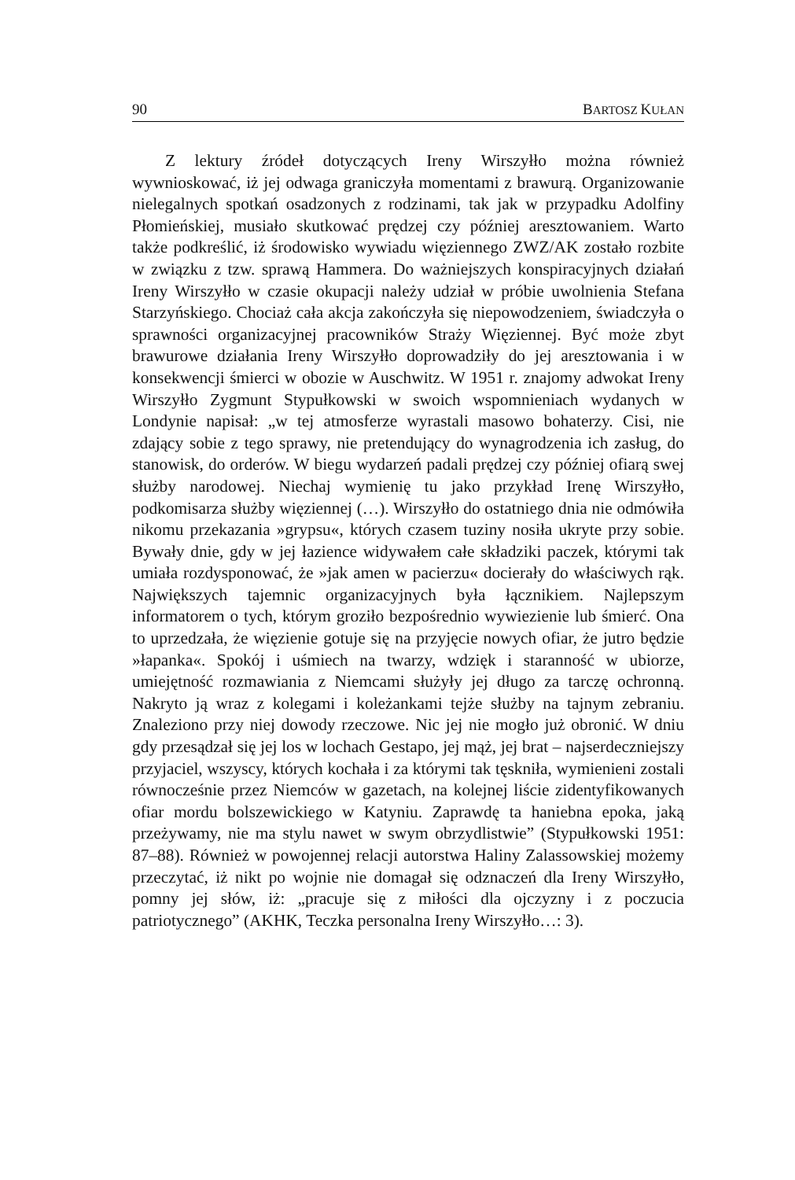90 BARTOSZ KUŁAN
Z lektury źródeł dotyczących Ireny Wirszyłło można również wywnioskować, iż jej odwaga graniczyła momentami z brawurą. Organizowanie nielegalnych spotkań osadzonych z rodzinami, tak jak w przypadku Adolfiny Płomieńskiej, musiało skutkować prędzej czy później aresztowaniem. Warto także podkreślić, iż środowisko wywiadu więziennego ZWZ/AK zostało rozbite w związku z tzw. sprawą Hammera. Do ważniejszych konspiracyjnych działań Ireny Wirszyłło w czasie okupacji należy udział w próbie uwolnienia Stefana Starzyńskiego. Chociaż cała akcja zakończyła się niepowodzeniem, świadczyła o sprawności organizacyjnej pracowników Straży Więziennej. Być może zbyt brawurowe działania Ireny Wirszyłło doprowadziły do jej aresztowania i w konsekwencji śmierci w obozie w Auschwitz. W 1951 r. znajomy adwokat Ireny Wirszyłło Zygmunt Stypułkowski w swoich wspomnieniach wydanych w Londynie napisał: „w tej atmosferze wyrastali masowo bohaterzy. Cisi, nie zdający sobie z tego sprawy, nie pretendujący do wynagrodzenia ich zasług, do stanowisk, do orderów. W biegu wydarzeń padali prędzej czy później ofiarą swej służby narodowej. Niechaj wymienię tu jako przykład Irenę Wirszyłło, podkomisarza służby więziennej (…). Wirszyłło do ostatniego dnia nie odmówiła nikomu przekazania »grypsu«, których czasem tuziny nosiła ukryte przy sobie. Bywały dnie, gdy w jej łazience widywałem całe składziki paczek, którymi tak umiała rozdysponować, że »jak amen w pacierzu« docierały do właściwych rąk. Największych tajemnic organizacyjnych była łącznikiem. Najlepszym informatorem o tych, którym groziło bezpośrednio wywiezienie lub śmierć. Ona to uprzedzała, że więzienie gotuje się na przyjęcie nowych ofiar, że jutro będzie »łapanka«. Spokój i uśmiech na twarzy, wdzięk i staranność w ubiorze, umiejętność rozmawiania z Niemcami służyły jej długo za tarczę ochronną. Nakryto ją wraz z kolegami i koleżankami tejże służby na tajnym zebraniu. Znaleziono przy niej dowody rzeczowe. Nic jej nie mogło już obronić. W dniu gdy przesądzał się jej los w lochach Gestapo, jej mąż, jej brat – najserdeczniejszy przyjaciel, wszyscy, których kochała i za którymi tak tęskniła, wymienieni zostali równocześnie przez Niemców w gazetach, na kolejnej liście zidentyfikowanych ofiar mordu bolszewickiego w Katyniu. Zaprawdę ta haniebna epoka, jaką przeżywamy, nie ma stylu nawet w swym obrzydlistwie” (Stypułkowski 1951: 87–88). Również w powojennej relacji autorstwa Haliny Zalassowskiej możemy przeczytać, iż nikt po wojnie nie domagał się odznaczeń dla Ireny Wirszyłło, pomny jej słów, iż: „pracuje się z miłości dla ojczyzny i z poczucia patriotycznego” (AKHK, Teczka personalna Ireny Wirszyłło…: 3).